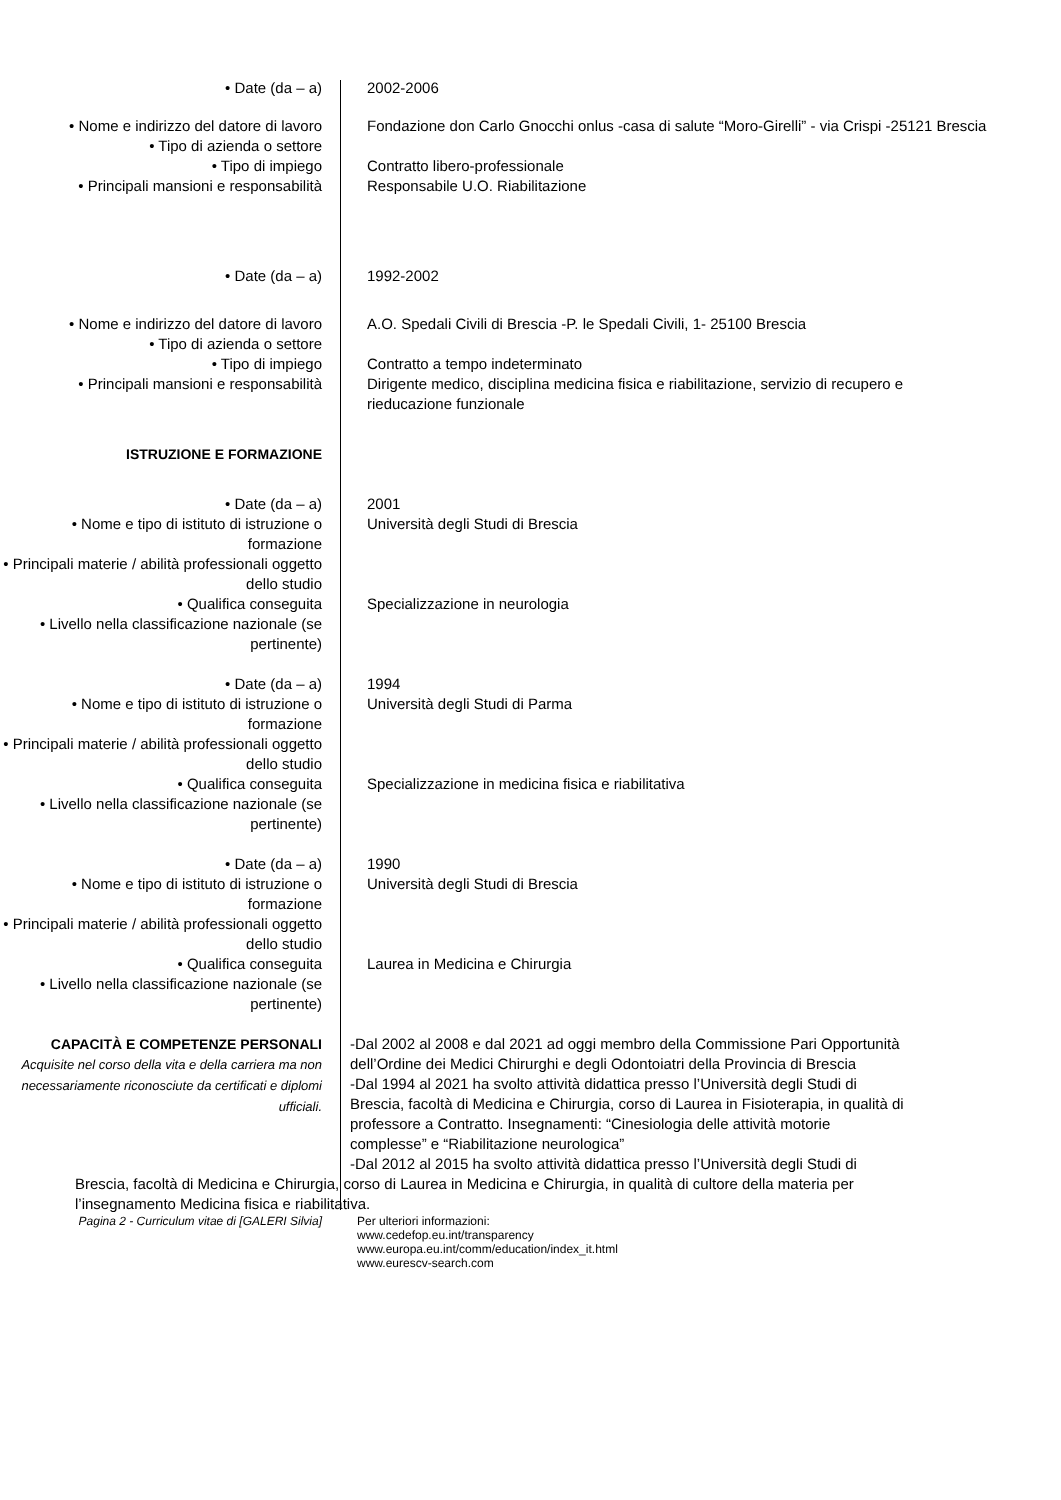• Date (da – a) 2002-2006
• Nome e indirizzo del datore di lavoro
Fondazione don Carlo Gnocchi onlus -casa di salute “Moro-Girelli” - via Crispi -25121 Brescia
• Tipo di azienda o settore
• Tipo di impiego Contratto libero-professionale
• Principali mansioni e responsabilità
Responsabile U.O. Riabilitazione
• Date (da – a) 1992-2002
• Nome e indirizzo del datore di lavoro
A.O. Spedali Civili di Brescia -P. le Spedali Civili, 1- 25100 Brescia
• Tipo di azienda o settore
• Tipo di impiego Contratto a tempo indeterminato
• Principali mansioni e responsabilità
Dirigente medico, disciplina medicina fisica e riabilitazione, servizio di recupero e rieducazione funzionale
ISTRUZIONE E FORMAZIONE
• Date (da – a) 2001
• Nome e tipo di istituto di istruzione o formazione
Università degli Studi di Brescia
• Principali materie / abilità professionali oggetto dello studio
• Qualifica conseguita Specializzazione in neurologia
• Livello nella classificazione nazionale (se pertinente)
• Date (da – a) 1994
• Nome e tipo di istituto di istruzione o formazione
Università degli Studi di Parma
• Principali materie / abilità professionali oggetto dello studio
• Qualifica conseguita Specializzazione in medicina fisica e riabilitativa
• Livello nella classificazione nazionale (se pertinente)
• Date (da – a) 1990
• Nome e tipo di istituto di istruzione o formazione
Università degli Studi di Brescia
• Principali materie / abilità professionali oggetto dello studio
• Qualifica conseguita Laurea in Medicina e Chirurgia
• Livello nella classificazione nazionale (se pertinente)
CAPACITÀ E COMPETENZE PERSONALI
Acquisite nel corso della vita e della carriera ma non necessariamente riconosciute da certificati e diplomi ufficiali.
-Dal 2002 al 2008 e dal 2021 ad oggi membro della Commissione Pari Opportunità dell’Ordine dei Medici Chirurghi e degli Odontoiatri della Provincia di Brescia
-Dal 1994 al 2021 ha svolto attività didattica presso l’Università degli Studi di Brescia, facoltà di Medicina e Chirurgia, corso di Laurea in Fisioterapia, in qualità di professore a Contratto. Insegnamenti: “Cinesiologia delle attività motorie complesse” e “Riabilitazione neurologica”
-Dal 2012 al 2015 ha svolto attività didattica presso l’Università degli Studi di
Brescia, facoltà di Medicina e Chirurgia, corso di Laurea in Medicina e Chirurgia, in qualità di cultore della materia per l’insegnamento Medicina fisica e riabilitativa.
Pagina 2 - Curriculum vitae di [GALERI Silvia]
Per ulteriori informazioni:
www.cedefop.eu.int/transparency
www.europa.eu.int/comm/education/index_it.html
www.eurescv-search.com